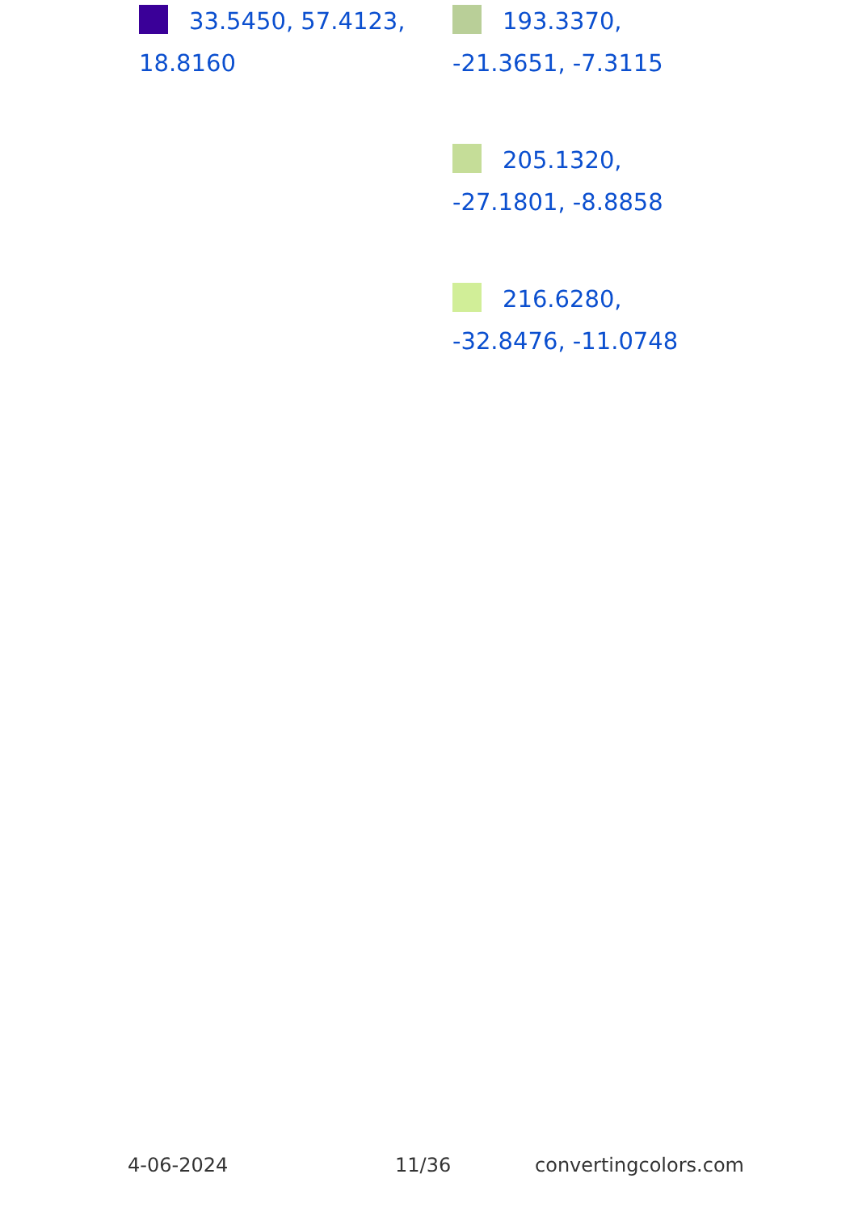33.5450, 57.4123, 18.8160
193.3370, -21.3651, -7.3115
205.1320, -27.1801, -8.8858
216.6280, -32.8476, -11.0748
4-06-2024 11/36 convertingcolors.com